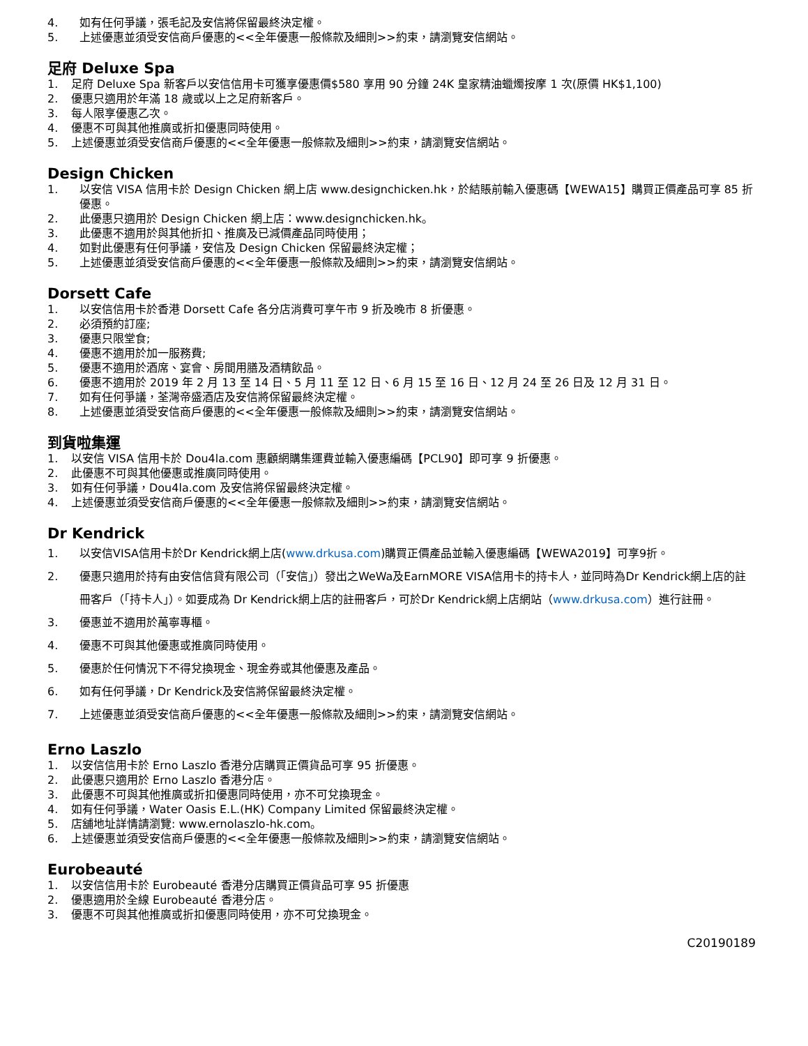4. 如有任何爭議，張毛記及安信將保留最終決定權。
5. 上述優惠並須受安信商戶優惠的<<全年優惠一般條款及細則>>約束，請瀏覽安信網站。
足府 Deluxe Spa
1. 足府 Deluxe Spa 新客戶以安信信用卡可獲享優惠價$580 享用 90 分鐘 24K 皇家精油蠟燭按摩 1 次(原價 HK$1,100)
2. 優惠只適用於年滿 18 歲或以上之足府新客戶。
3. 每人限享優惠乙次。
4. 優惠不可與其他推廣或折扣優惠同時使用。
5. 上述優惠並須受安信商戶優惠的<<全年優惠一般條款及細則>>約束，請瀏覽安信網站。
Design Chicken
1. 以安信 VISA 信用卡於 Design Chicken 網上店 www.designchicken.hk，於結賬前輸入優惠碼【WEWA15】購買正價產品可享 85 折優惠。
2. 此優惠只適用於 Design Chicken 網上店：www.designchicken.hk。
3. 此優惠不適用於與其他折扣、推廣及已減價產品同時使用；
4. 如對此優惠有任何爭議，安信及 Design Chicken 保留最終決定權；
5. 上述優惠並須受安信商戶優惠的<<全年優惠一般條款及細則>>約束，請瀏覽安信網站。
Dorsett Cafe
1. 以安信信用卡於香港 Dorsett Cafe 各分店消費可享午市 9 折及晚市 8 折優惠。
2. 必須預約訂座;
3. 優惠只限堂食;
4. 優惠不適用於加一服務費;
5. 優惠不適用於酒席、宴會、房間用膳及酒精飲品。
6. 優惠不適用於 2019 年 2 月 13 至 14 日、5 月 11 至 12 日、6 月 15 至 16 日、12 月 24 至 26 日及 12 月 31 日。
7. 如有任何爭議，荃灣帝盛酒店及安信將保留最終決定權。
8. 上述優惠並須受安信商戶優惠的<<全年優惠一般條款及細則>>約束，請瀏覽安信網站。
到貨啦集運
1. 以安信 VISA 信用卡於 Dou4la.com 惠顧網購集運費並輸入優惠編碼【PCL90】即可享 9 折優惠。
2. 此優惠不可與其他優惠或推廣同時使用。
3. 如有任何爭議，Dou4la.com 及安信將保留最終決定權。
4. 上述優惠並須受安信商戶優惠的<<全年優惠一般條款及細則>>約束，請瀏覽安信網站。
Dr Kendrick
1. 以安信VISA信用卡於Dr Kendrick網上店(www.drkusa.com)購買正價產品並輸入優惠編碼【WEWA2019】可享9折。
2. 優惠只適用於持有由安信信貸有限公司（「安信」）發出之WeWa及EarnMORE VISA信用卡的持卡人，並同時為Dr Kendrick網上店的註冊客戶（「持卡人」）。如要成為 Dr Kendrick網上店的註冊客戶，可於Dr Kendrick網上店網站（www.drkusa.com）進行註冊。
3. 優惠並不適用於萬寧專櫃。
4. 優惠不可與其他優惠或推廣同時使用。
5. 優惠於任何情況下不得兌換現金、現金券或其他優惠及產品。
6. 如有任何爭議，Dr Kendrick及安信將保留最終決定權。
7. 上述優惠並須受安信商戶優惠的<<全年優惠一般條款及細則>>約束，請瀏覽安信網站。
Erno Laszlo
1. 以安信信用卡於 Erno Laszlo 香港分店購買正價貨品可享 95 折優惠。
2. 此優惠只適用於 Erno Laszlo 香港分店。
3. 此優惠不可與其他推廣或折扣優惠同時使用，亦不可兌換現金。
4. 如有任何爭議，Water Oasis E.L.(HK) Company Limited 保留最終決定權。
5. 店舖地址詳情請瀏覽: www.ernolaszlo-hk.com。
6. 上述優惠並須受安信商戶優惠的<<全年優惠一般條款及細則>>約束，請瀏覽安信網站。
Eurobeauté
1. 以安信信用卡於 Eurobeauté 香港分店購買正價貨品可享 95 折優惠
2. 優惠適用於全線 Eurobeauté 香港分店。
3. 優惠不可與其他推廣或折扣優惠同時使用，亦不可兌換現金。
C20190189